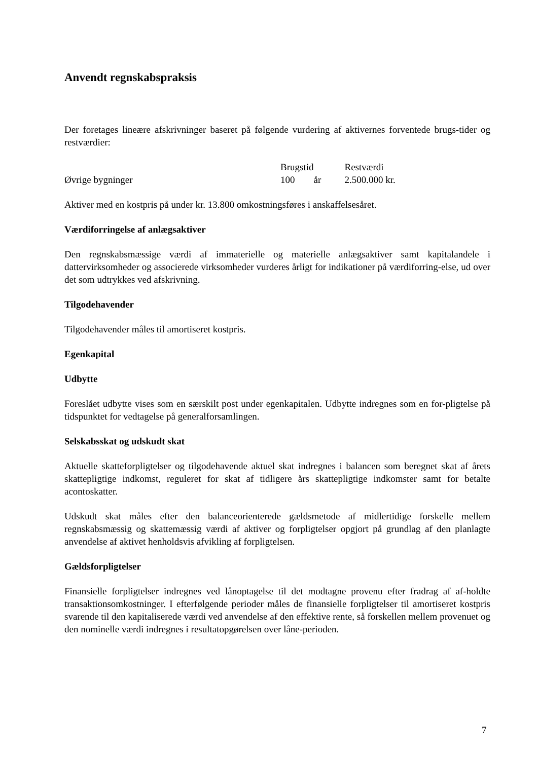Anvendt regnskabspraksis
Der foretages lineære afskrivninger baseret på følgende vurdering af aktivernes forventede brugs-tider og restværdier:
| | Brugstid | | Restværdi |
| Øvrige bygninger | 100 | år | 2.500.000 kr. |
Aktiver med en kostpris på under kr. 13.800 omkostningsføres i anskaffelsesåret.
Værdiforringelse af anlægsaktiver
Den regnskabsmæssige værdi af immaterielle og materielle anlægsaktiver samt kapitalandele i dattervirksomheder og associerede virksomheder vurderes årligt for indikationer på værdiforring-else, ud over det som udtrykkes ved afskrivning.
Tilgodehavender
Tilgodehavender måles til amortiseret kostpris.
Egenkapital
Udbytte
Foreslået udbytte vises som en særskilt post under egenkapitalen. Udbytte indregnes som en for-pligtelse på tidspunktet for vedtagelse på generalforsamlingen.
Selskabsskat og udskudt skat
Aktuelle skatteforpligtelser og tilgodehavende aktuel skat indregnes i balancen som beregnet skat af årets skattepligtige indkomst, reguleret for skat af tidligere års skattepligtige indkomster samt for betalte acontoskatter.
Udskudt skat måles efter den balanceorienterede gældsmetode af midlertidige forskelle mellem regnskabsmæssig og skattemæssig værdi af aktiver og forpligtelser opgjort på grundlag af den planlagte anvendelse af aktivet henholdsvis afvikling af forpligtelsen.
Gældsforpligtelser
Finansielle forpligtelser indregnes ved lånoptagelse til det modtagne provenu efter fradrag af af-holdte transaktionsomkostninger. I efterfølgende perioder måles de finansielle forpligtelser til amortiseret kostpris svarende til den kapitaliserede værdi ved anvendelse af den effektive rente, så forskellen mellem provenuet og den nominelle værdi indregnes i resultatopgørelsen over låne-perioden.
7